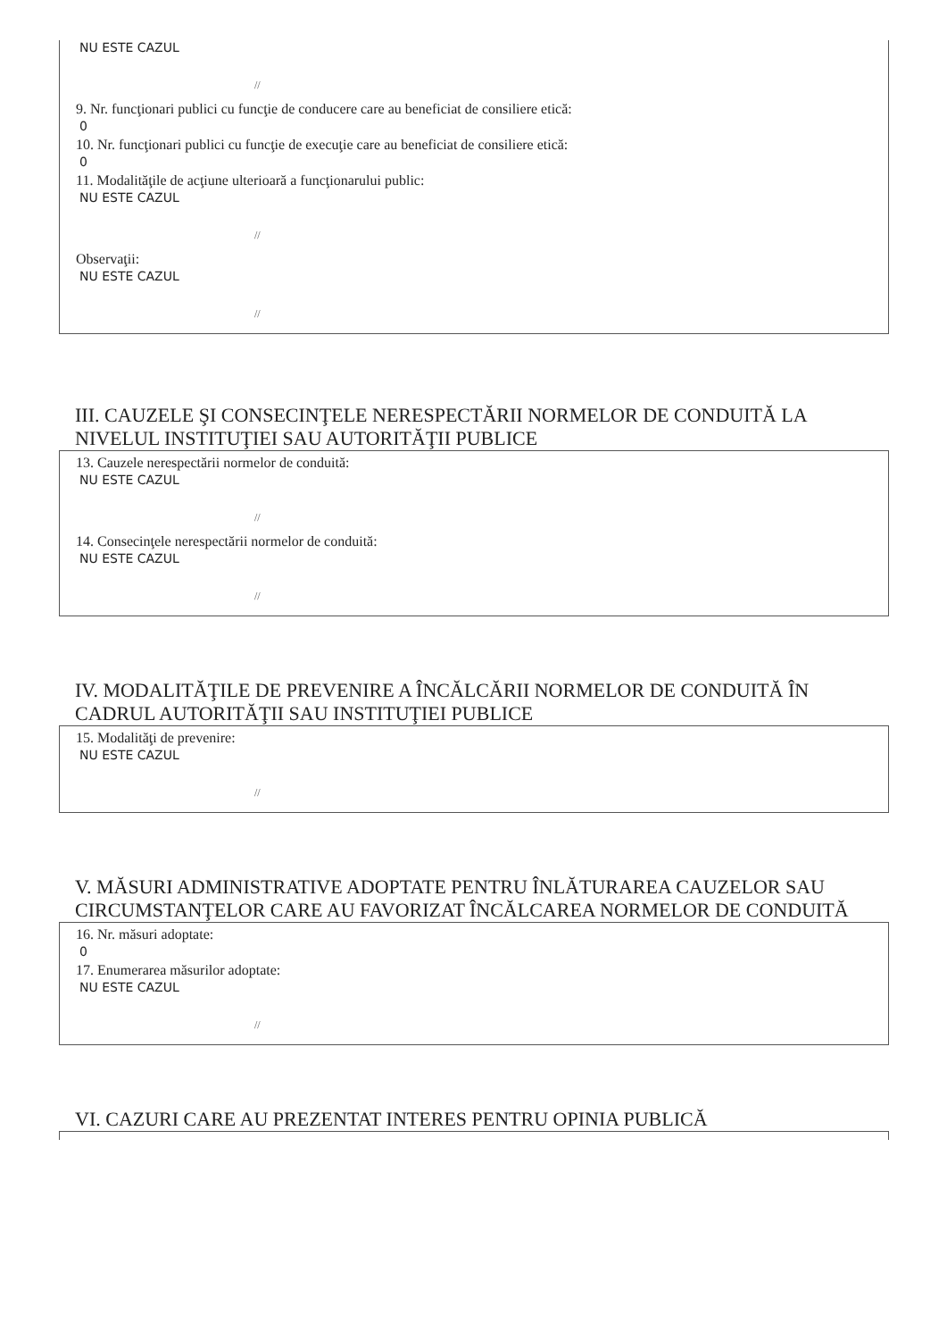NU ESTE CAZUL
//
9. Nr. funcţionari publici cu funcţie de conducere care au beneficiat de consiliere etică:
0
10. Nr. funcţionari publici cu funcţie de execuţie care au beneficiat de consiliere etică:
0
11. Modalităţile de acţiune ulterioară a funcţionarului public:
NU ESTE CAZUL
//
Observaţii:
NU ESTE CAZUL
//
III. CAUZELE ŞI CONSECINŢELE NERESPECTĂRII NORMELOR DE CONDUITĂ LA NIVELUL INSTITUŢIEI SAU AUTORITĂŢII PUBLICE
13. Cauzele nerespectării normelor de conduită:
NU ESTE CAZUL
//
14. Consecinţele nerespectării normelor de conduită:
NU ESTE CAZUL
//
IV. MODALITĂŢILE DE PREVENIRE A ÎNCĂLCĂRII NORMELOR DE CONDUITĂ ÎN CADRUL AUTORITĂŢII SAU INSTITUŢIEI PUBLICE
15. Modalităţi de prevenire:
NU ESTE CAZUL
//
V. MĂSURI ADMINISTRATIVE ADOPTATE PENTRU ÎNLĂTURAREA CAUZELOR SAU CIRCUMSTANŢELOR CARE AU FAVORIZAT ÎNCĂLCAREA NORMELOR DE CONDUITĂ
16. Nr. măsuri adoptate:
0
17. Enumerarea măsurilor adoptate:
NU ESTE CAZUL
//
VI. CAZURI CARE AU PREZENTAT INTERES PENTRU OPINIA PUBLICĂ